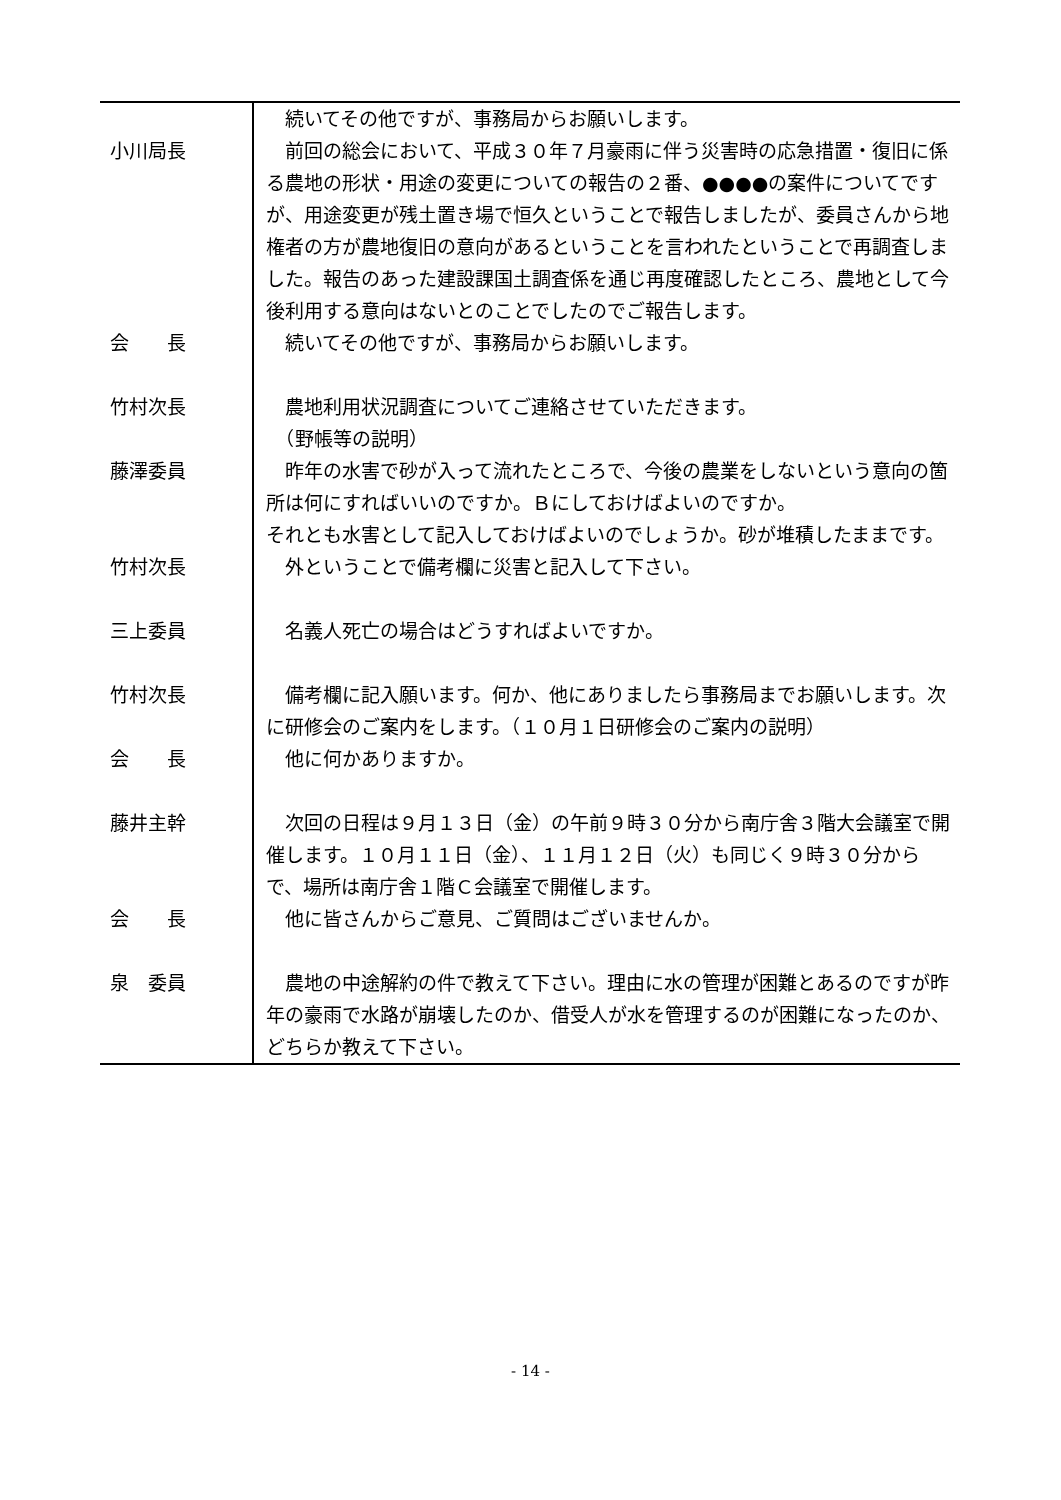| | 続いてその他ですが、事務局からお願いします。 |
| 小川局長 | 前回の総会において、平成３０年７月豪雨に伴う災害時の応急措置・復旧に係る農地の形状・用途の変更についての報告の２番、●●●●の案件についてですが、用途変更が残土置き場で恒久ということで報告しましたが、委員さんから地権者の方が農地復旧の意向があるということを言われたということで再調査しました。報告のあった建設課国土調査係を通じ再度確認したところ、農地として今後利用する意向はないとのことでしたのでご報告します。 |
| 会 長 | 続いてその他ですが、事務局からお願いします。 |
| 竹村次長 | 農地利用状況調査についてご連絡させていただきます。 （野帳等の説明） |
| 藤澤委員 | 昨年の水害で砂が入って流れたところで、今後の農業をしないという意向の箇所は何にすればいいのですか。Ｂにしておけばよいのですか。 それとも水害として記入しておけばよいのでしょうか。砂が堆積したままです。 |
| 竹村次長 | 外ということで備考欄に災害と記入して下さい。 |
| 三上委員 | 名義人死亡の場合はどうすればよいですか。 |
| 竹村次長 | 備考欄に記入願います。何か、他にありましたら事務局までお願いします。次に研修会のご案内をします。（１０月１日研修会のご案内の説明） |
| 会 長 | 他に何かありますか。 |
| 藤井主幹 | 次回の日程は９月１３日（金）の午前９時３０分から南庁舎３階大会議室で開催します。１０月１１日（金）、１１月１２日（火）も同じく９時３０分からで、場所は南庁舎１階Ｃ会議室で開催します。 |
| 会 長 | 他に皆さんからご意見、ご質問はございませんか。 |
| 泉 委員 | 農地の中途解約の件で教えて下さい。理由に水の管理が困難とあるのですが昨年の豪雨で水路が崩壊したのか、借受人が水を管理するのが困難になったのか、どちらか教えて下さい。 |
- 14 -